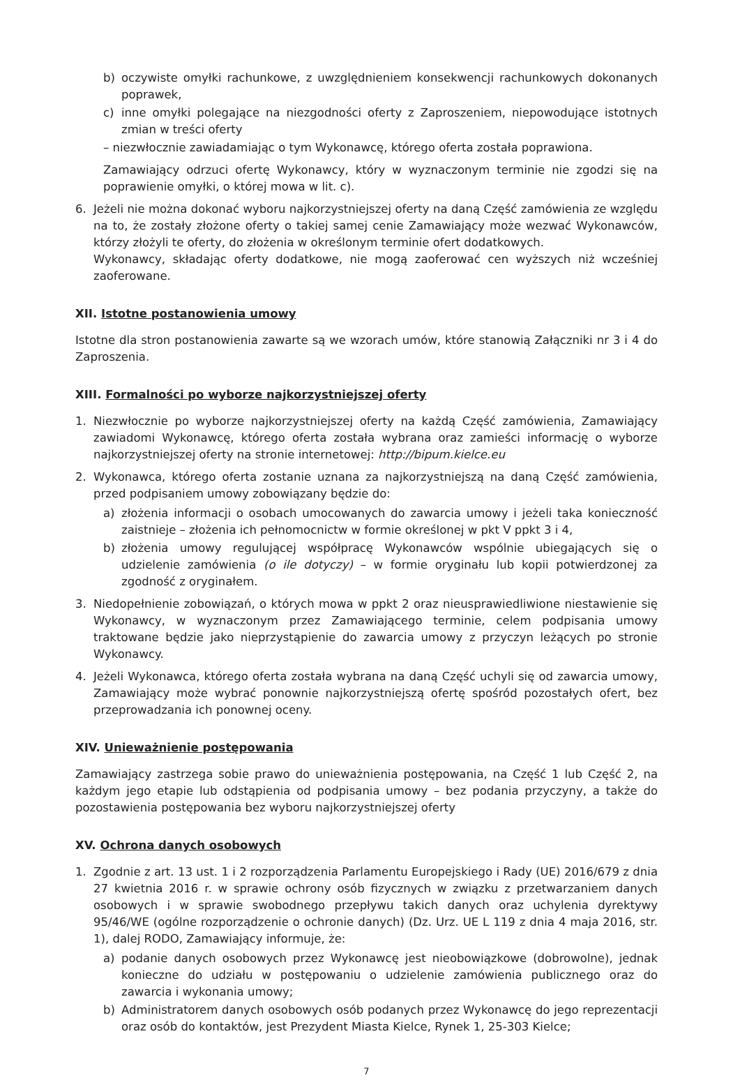b) oczywiste omyłki rachunkowe, z uwzględnieniem konsekwencji rachunkowych dokonanych poprawek,
c) inne omyłki polegające na niezgodności oferty z Zaproszeniem, niepowodujące istotnych zmian w treści oferty
– niezwłocznie zawiadamiając o tym Wykonawcę, którego oferta została poprawiona.
Zamawiający odrzuci ofertę Wykonawcy, który w wyznaczonym terminie nie zgodzi się na poprawienie omyłki, o której mowa w lit. c).
6. Jeżeli nie można dokonać wyboru najkorzystniejszej oferty na daną Część zamówienia ze względu na to, że zostały złożone oferty o takiej samej cenie Zamawiający może wezwać Wykonawców, którzy złożyli te oferty, do złożenia w określonym terminie ofert dodatkowych.
Wykonawcy, składając oferty dodatkowe, nie mogą zaoferować cen wyższych niż wcześniej zaoferowane.
XII. Istotne postanowienia umowy
Istotne dla stron postanowienia zawarte są we wzorach umów, które stanowią Załączniki nr 3 i 4 do Zaproszenia.
XIII. Formalności po wyborze najkorzystniejszej oferty
1. Niezwłocznie po wyborze najkorzystniejszej oferty na każdą Część zamówienia, Zamawiający zawiadomi Wykonawcę, którego oferta została wybrana oraz zamieści informację o wyborze najkorzystniejszej oferty na stronie internetowej: http://bipum.kielce.eu
2. Wykonawca, którego oferta zostanie uznana za najkorzystniejszą na daną Część zamówienia, przed podpisaniem umowy zobowiązany będzie do:
a) złożenia informacji o osobach umocowanych do zawarcia umowy i jeżeli taka konieczność zaistnieje – złożenia ich pełnomocnictw w formie określonej w pkt V ppkt 3 i 4,
b) złożenia umowy regulującej współpracę Wykonawców wspólnie ubiegających się o udzielenie zamówienia (o ile dotyczy) – w formie oryginału lub kopii potwierdzonej za zgodność z oryginałem.
3. Niedopełnienie zobowiązań, o których mowa w ppkt 2 oraz nieusprawiedliwione niestawienie się Wykonawcy, w wyznaczonym przez Zamawiającego terminie, celem podpisania umowy traktowane będzie jako nieprzystąpienie do zawarcia umowy z przyczyn leżących po stronie Wykonawcy.
4. Jeżeli Wykonawca, którego oferta została wybrana na daną Część uchyli się od zawarcia umowy, Zamawiający może wybrać ponownie najkorzystniejszą ofertę spośród pozostałych ofert, bez przeprowadzania ich ponownej oceny.
XIV. Unieważnienie postępowania
Zamawiający zastrzega sobie prawo do unieważnienia postępowania, na Część 1 lub Część 2, na każdym jego etapie lub odstąpienia od podpisania umowy – bez podania przyczyny, a także do pozostawienia postępowania bez wyboru najkorzystniejszej oferty
XV. Ochrona danych osobowych
1. Zgodnie z art. 13 ust. 1 i 2 rozporządzenia Parlamentu Europejskiego i Rady (UE) 2016/679 z dnia 27 kwietnia 2016 r. w sprawie ochrony osób fizycznych w związku z przetwarzaniem danych osobowych i w sprawie swobodnego przepływu takich danych oraz uchylenia dyrektywy 95/46/WE (ogólne rozporządzenie o ochronie danych) (Dz. Urz. UE L 119 z dnia 4 maja 2016, str. 1), dalej RODO, Zamawiający informuje, że:
a) podanie danych osobowych przez Wykonawcę jest nieobowiązkowe (dobrowolne), jednak konieczne do udziału w postępowaniu o udzielenie zamówienia publicznego oraz do zawarcia i wykonania umowy;
b) Administratorem danych osobowych osób podanych przez Wykonawcę do jego reprezentacji oraz osób do kontaktów, jest Prezydent Miasta Kielce, Rynek 1, 25-303 Kielce;
7